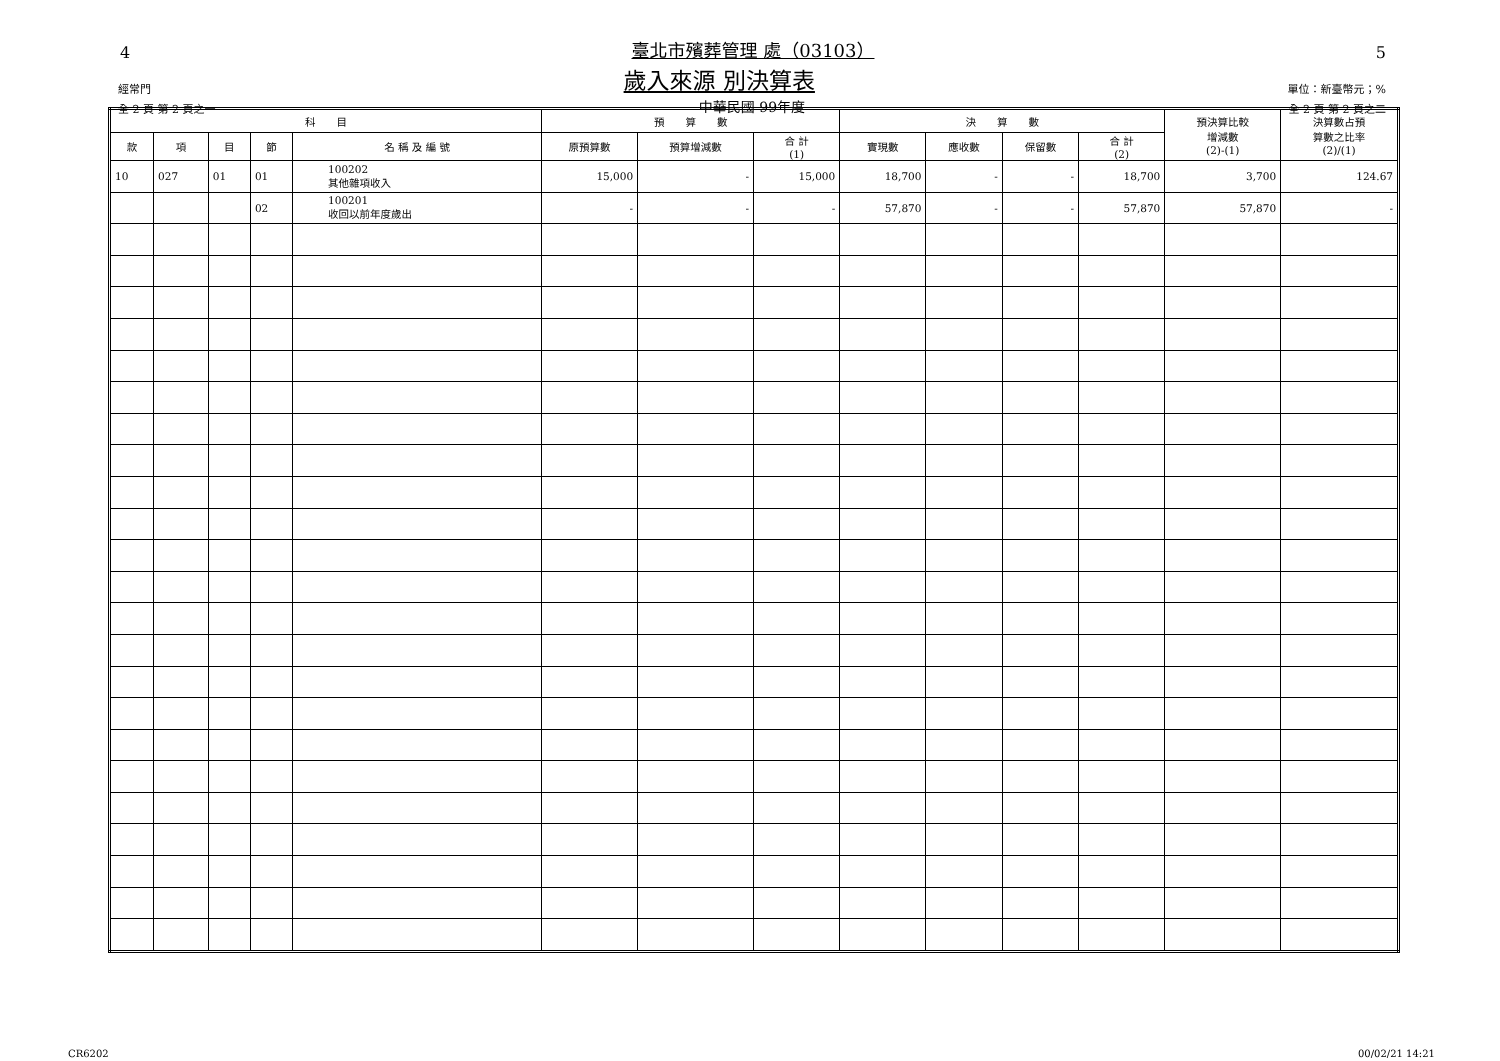4 臺北市殯葬管理 處（03103） 5
經常門 歲入來源 別決算表 單位：新臺幣元；%
全 2 頁 第 2 頁之一 中華民國 99年度 全 2 頁 第 2 頁之二
| 科 目 | | | | | 預 算 數 | | | 決 算 數 | | | | 預決算比較 增減數 (2)-(1) | 決算數占預 算數之比率 (2)/(1) |
| --- | --- | --- | --- | --- | --- | --- | --- | --- | --- | --- | --- | --- | --- |
| 款 | 項 | 目 | 節 | 名 稱 及 編 號 | 原預算數 | 預算增減數 | 合 計 (1) | 實現數 | 應收數 | 保留數 | 合 計 (2) | | |
| 10 | 027 | 01 | 01 | 100202 其他雜項收入 | 15,000 | - | 15,000 | 18,700 | - | - | 18,700 | 3,700 | 124.67 |
| | | | 02 | 100201 收回以前年度歲出 | - | - | - | 57,870 | - | - | 57,870 | 57,870 | - |
CR6202 00/02/21 14:21